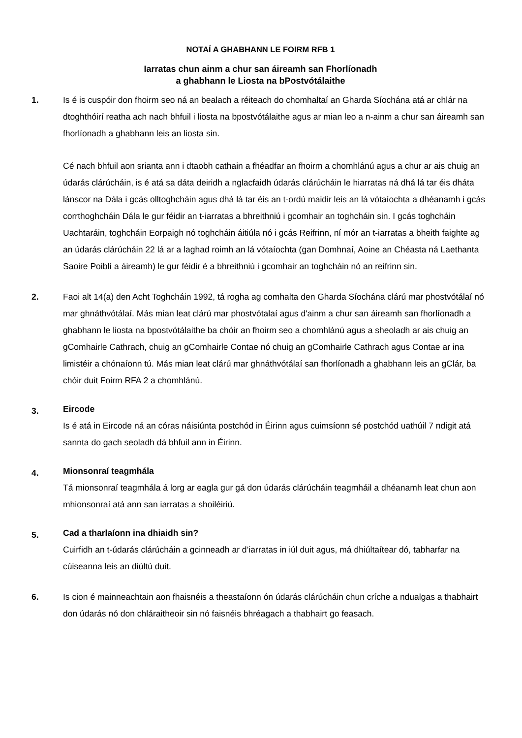NOTAÍ A GHABHANN LE FOIRM RFB 1
Iarratas chun ainm a chur san áireamh san Fhorlíonadh
a ghabhann le Liosta na bPostvótálaithe
1. Is é is cuspóir don fhoirm seo ná an bealach a réiteach do chomhaltaí an Gharda Síochána atá ar chlár na dtoghthóirí reatha ach nach bhfuil i liosta na bpostvótálaithe agus ar mian leo a n-ainm a chur san áireamh san fhorlíonadh a ghabhann leis an liosta sin.
Cé nach bhfuil aon srianta ann i dtaobh cathain a fhéadfar an fhoirm a chomhlánú agus a chur ar ais chuig an údarás clárúcháin, is é atá sa dáta deiridh a nglacfaidh údarás clárúcháin le hiarratas ná dhá lá tar éis dháta lánscor na Dála i gcás olltoghcháin agus dhá lá tar éis an t-ordú maidir leis an lá vótaíochta a dhéanamh i gcás corrthoghcháin Dála le gur féidir an t-iarratas a bhreithniú i gcomhair an toghcháin sin. I gcás toghcháin Uachtaráin, toghcháin Eorpaigh nó toghcháin áitiúla nó i gcás Reifrinn, ní mór an t-iarratas a bheith faighte ag an údarás clárúcháin 22 lá ar a laghad roimh an lá vótaíochta (gan Domhnaí, Aoine an Chéasta ná Laethanta Saoire Poiblí a áireamh) le gur féidir é a bhreithniú i gcomhair an toghcháin nó an reifrinn sin.
2. Faoi alt 14(a) den Acht Toghcháin 1992, tá rogha ag comhalta den Gharda Síochána clárú mar phostvótálaí nó mar ghnáthvótálaí. Más mian leat clárú mar phostvótalaí agus d'ainm a chur san áireamh san fhorlíonadh a ghabhann le liosta na bpostvótálaithe ba chóir an fhoirm seo a chomhlánú agus a sheoladh ar ais chuig an gComhairle Cathrach, chuig an gComhairle Contae nó chuig an gComhairle Cathrach agus Contae ar ina limistéir a chónaíonn tú. Más mian leat clárú mar ghnáthvótálaí san fhorlíonadh a ghabhann leis an gClár, ba chóir duit Foirm RFA 2 a chomhlánú.
3.
Eircode
Is é atá in Eircode ná an córas náisiúnta postchód in Éirinn agus cuimsíonn sé postchód uathúil 7 ndigit atá sannta do gach seoladh dá bhfuil ann in Éirinn.
4.
Mionsonraí teagmhála
Tá mionsonraí teagmhála á lorg ar eagla gur gá don údarás clárúcháin teagmháil a dhéanamh leat chun aon mhionsonraí atá ann san iarratas a shoiléiriú.
5.
Cad a tharlaíonn ina dhiaidh sin?
Cuirfidh an t-údarás clárúcháin a gcinneadh ar d’iarratas in iúl duit agus, má dhiúltaítear dó, tabharfar na cúiseanna leis an diúltú duit.
6. Is cion é mainneachtain aon fhaisnéis a theastaíonn ón údarás clárúcháin chun críche a ndualgas a thabhairt don údarás nó don chláraitheoir sin nó faisnéis bhréagach a thabhairt go feasach.